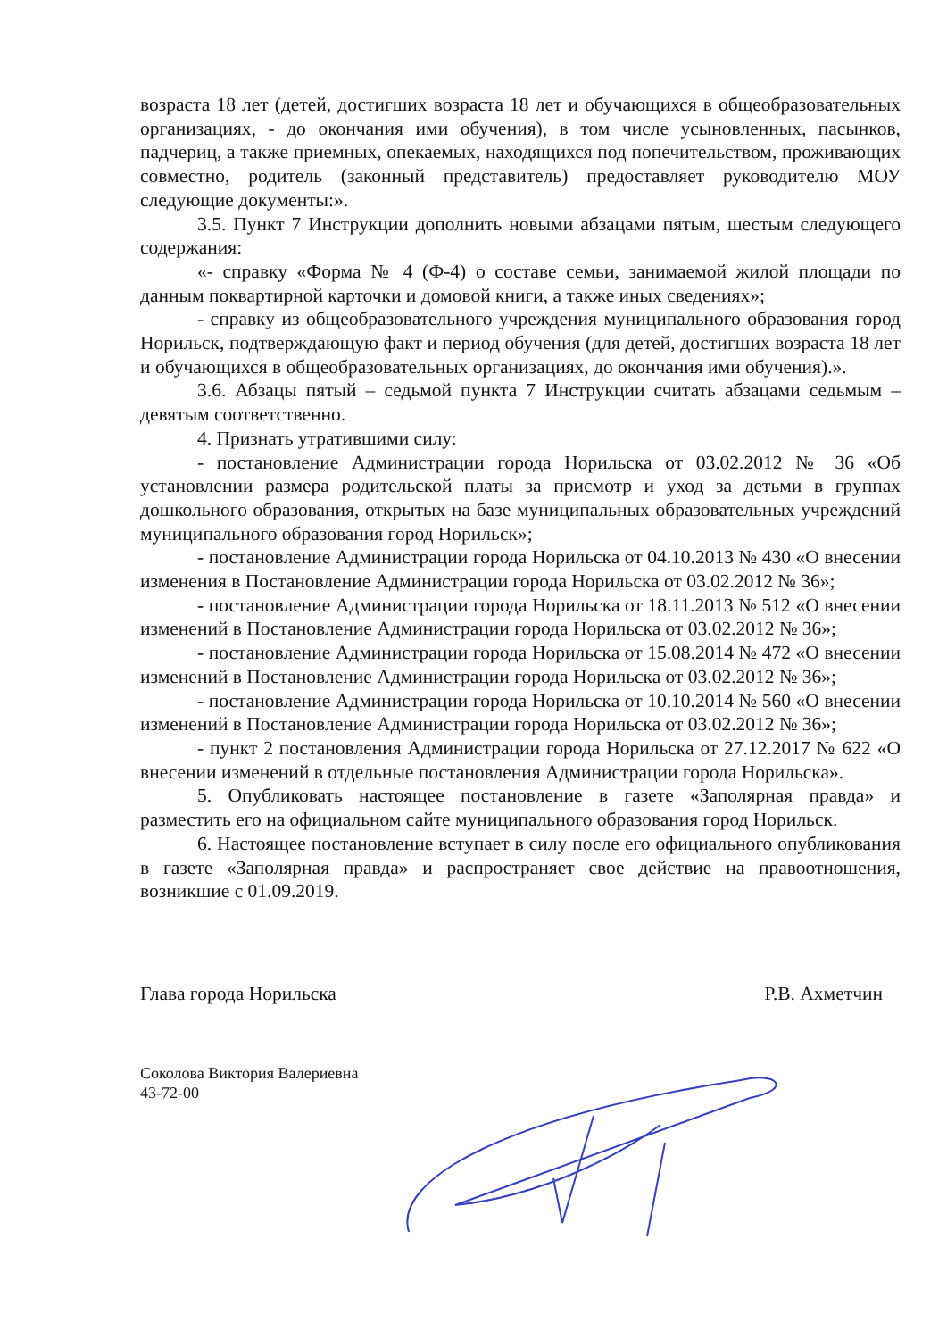возраста 18 лет (детей, достигших возраста 18 лет и обучающихся в общеобразовательных организациях, - до окончания ими обучения), в том числе усыновленных, пасынков, падчериц, а также приемных, опекаемых, находящихся под попечительством, проживающих совместно, родитель (законный представитель) предоставляет руководителю МОУ следующие документы:».
3.5. Пункт 7 Инструкции дополнить новыми абзацами пятым, шестым следующего содержания:
«- справку «Форма № 4 (Ф-4) о составе семьи, занимаемой жилой площади по данным поквартирной карточки и домовой книги, а также иных сведениях»;
- справку из общеобразовательного учреждения муниципального образования город Норильск, подтверждающую факт и период обучения (для детей, достигших возраста 18 лет и обучающихся в общеобразовательных организациях, до окончания ими обучения).».
3.6. Абзацы пятый – седьмой пункта 7 Инструкции считать абзацами седьмым – девятым соответственно.
4. Признать утратившими силу:
- постановление Администрации города Норильска от 03.02.2012 № 36 «Об установлении размера родительской платы за присмотр и уход за детьми в группах дошкольного образования, открытых на базе муниципальных образовательных учреждений муниципального образования город Норильск»;
- постановление Администрации города Норильска от 04.10.2013 № 430 «О внесении изменения в Постановление Администрации города Норильска от 03.02.2012 № 36»;
- постановление Администрации города Норильска от 18.11.2013 № 512 «О внесении изменений в Постановление Администрации города Норильска от 03.02.2012 № 36»;
- постановление Администрации города Норильска от 15.08.2014 № 472 «О внесении изменений в Постановление Администрации города Норильска от 03.02.2012 № 36»;
- постановление Администрации города Норильска от 10.10.2014 № 560 «О внесении изменений в Постановление Администрации города Норильска от 03.02.2012 № 36»;
- пункт 2 постановления Администрации города Норильска от 27.12.2017 № 622 «О внесении изменений в отдельные постановления Администрации города Норильска».
5. Опубликовать настоящее постановление в газете «Заполярная правда» и разместить его на официальном сайте муниципального образования город Норильск.
6. Настоящее постановление вступает в силу после его официального опубликования в газете «Заполярная правда» и распространяет свое действие на правоотношения, возникшие с 01.09.2019.
Глава города Норильска Р.В. Ахметчин
Соколова Виктория Валериевна
43-72-00